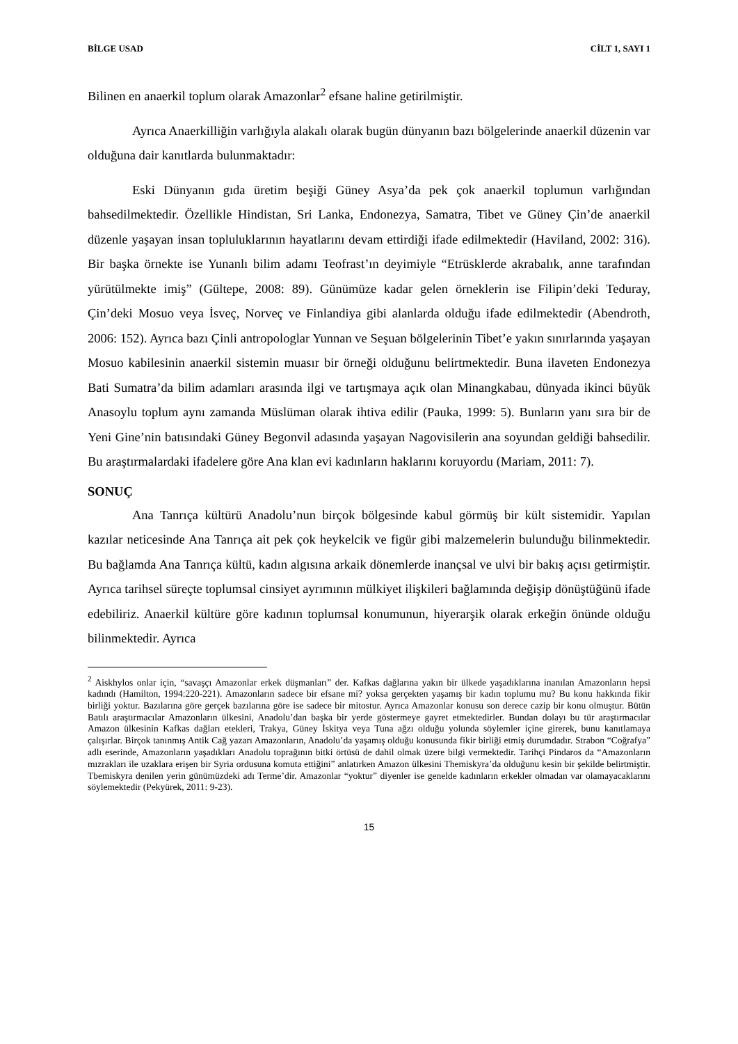BİLGE USAD CİLT 1, SAYI 1
Bilinen en anaerkil toplum olarak Amazonlar<sup>2</sup> efsane haline getirilmiştir.
Ayrıca Anaerkilliğin varlığıyla alakalı olarak bugün dünyanın bazı bölgelerinde anaerkil düzenin var olduğuna dair kanıtlarda bulunmaktadır:
Eski Dünyanın gıda üretim beşiği Güney Asya’da pek çok anaerkil toplumun varlığından bahsedilmektedir. Özellikle Hindistan, Sri Lanka, Endonezya, Samatra, Tibet ve Güney Çin’de anaerkil düzenle yaşayan insan topluluklarının hayatlarını devam ettirdiği ifade edilmektedir (Haviland, 2002: 316). Bir başka örnekte ise Yunanlı bilim adamı Teofrast’ın deyimiyle “Etrüsklerde akrabalık, anne tarafından yürütülmekte imiş” (Gültepe, 2008: 89). Günümüze kadar gelen örneklerin ise Filipin’deki Teduray, Çin’deki Mosuo veya İsveç, Norveç ve Finlandiya gibi alanlarda olduğu ifade edilmektedir (Abendroth, 2006: 152). Ayrıca bazı Çinli antropologlar Yunnan ve Seşuan bölgelerinin Tibet’e yakın sınırlarında yaşayan Mosuo kabilesinin anaerkil sistemin muasır bir örneği olduğunu belirtmektedir. Buna ilaveten Endonezya Bati Sumatra’da bilim adamları arasında ilgi ve tartışmaya açık olan Minangkabau, dünyada ikinci büyük Anasoylu toplum aynı zamanda Müslüman olarak ihtiva edilir (Pauka, 1999: 5). Bunların yanı sıra bir de Yeni Gine’nin batısındaki Güney Begonvil adasında yaşayan Nagovisilerin ana soyundan geldiği bahsedilir. Bu araştırmalardaki ifadelere göre Ana klan evi kadınların haklarını koruyordu (Mariam, 2011: 7).
SONUÇ
Ana Tanrıça kültürü Anadolu’nun birçok bölgesinde kabul görmüş bir kült sistemidir. Yapılan kazılar neticesinde Ana Tanrıça ait pek çok heykelcik ve figür gibi malzemelerin bulunduğu bilinmektedir. Bu bağlamda Ana Tanrıça kültü, kadın algısına arkaik dönemlerde inançsal ve ulvi bir bakış açısı getirmiştir. Ayrıca tarihsel süreçte toplumsal cinsiyet ayrımının mülkiyet ilişkileri bağlamında değişip dönüştüğünü ifade edebiliriz. Anaerkil kültüre göre kadının toplumsal konumunun, hiyerarşik olarak erkeğin önünde olduğu bilinmektedir. Ayrıca
<sup>2</sup> Aiskhylos onlar için, “savaşçı Amazonlar erkek düşmanları” der. Kafkas dağlarına yakın bir ülkede yaşadıklarına inanılan Amazonların hepsi kadındı (Hamilton, 1994:220-221). Amazonların sadece bir efsane mi? yoksa gerçekten yaşamış bir kadın toplumu mu? Bu konu hakkında fikir birliği yoktur. Bazılarına göre gerçek bazılarına göre ise sadece bir mitostur. Ayrıca Amazonlar konusu son derece cazip bir konu olmuştur. Bütün Batılı araştırmacılar Amazonların ülkesini, Anadolu’dan başka bir yerde göstermeye gayret etmektedirler. Bundan dolayı bu tür araştırmacılar Amazon ülkesinin Kafkas dağları etekleri, Trakya, Güney İskitya veya Tuna ağzı olduğu yolunda söylemler içine girerek, bunu kanıtlamaya çalışırlar. Birçok tanınmış Antik Cağ yazarı Amazonların, Anadolu’da yaşamış olduğu konusunda fikir birliği etmiş durumdadır. Strabon “Coğrafya” adlı eserinde, Amazonların yaşadıkları Anadolu toprağının bitki örtüsü de dahil olmak üzere bilgi vermektedir. Tarihçi Pindaros da “Amazonların mızrakları ile uzaklara erişen bir Syria ordusuna komuta ettiğini” anlatırken Amazon ülkesini Themiskyra’da olduğunu kesin bir şekilde belirtmiştir. Tbemiskyra denilen yerin günümüzdeki adı Terme’dir. Amazonlar “yoktur” diyenler ise genelde kadınların erkekler olmadan var olamayacaklarını söylemektedir (Pekyürek, 2011: 9-23).
15